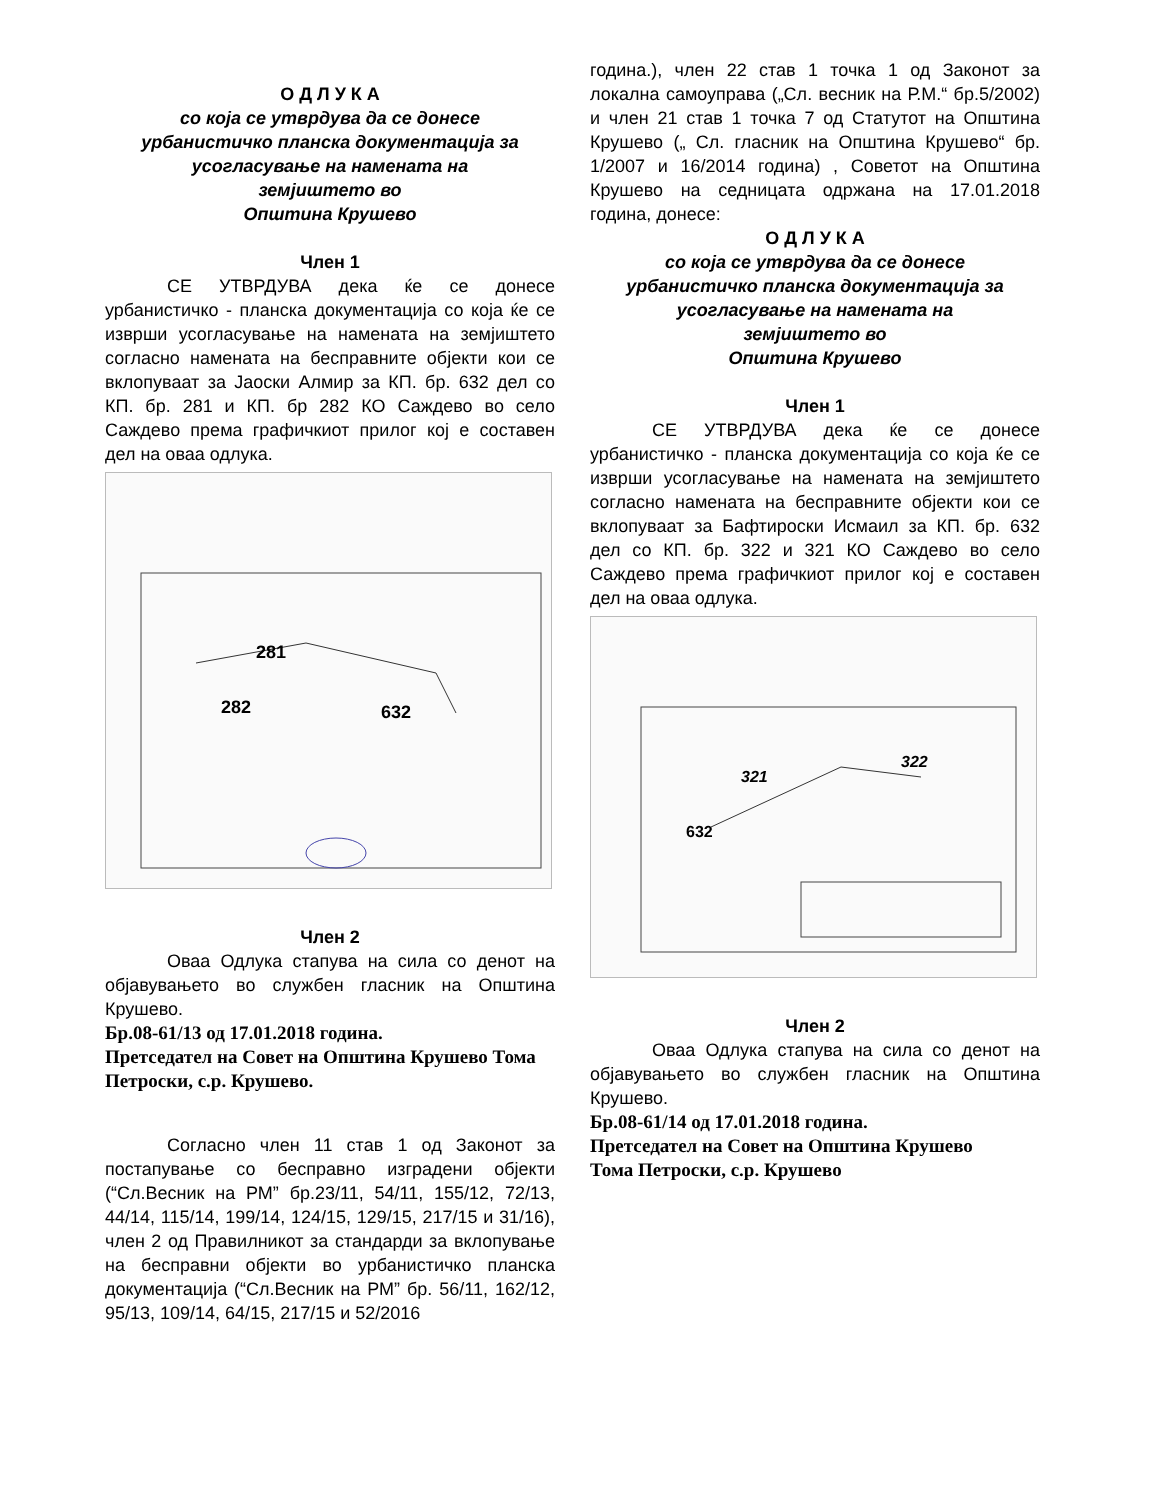О Д Л У К А
со која се утврдува да се донесе
урбанистичко планска документација за
усогласување на намената на
земјиштето во
Општина Крушево
Член 1
СЕ УТВРДУВА дека ќе се донесе урбанистичко - планска документација со која ќе се изврши усогласување на намената на земјиштето согласно намената на бесправните објекти кои се вклопуваат за Јаоски Алмир за КП. бр. 632 дел со КП. бр. 281 и КП. бр 282 КО Саждево во село Саждево према графичкиот прилог кој е составен дел на оваа одлука.
281
282
632
Член 2
Оваа Одлука стапува на сила со денот на објавувањето во службен гласник на Општина Крушево.
Бр.08-61/13 од 17.01.2018 година.
Претседател на Совет на Општина Крушево Тома Петроски, с.р. Крушево.
Согласно член 11 став 1 од Законот за постапување со бесправно изградени објекти (“Сл.Весник на РМ” бр.23/11, 54/11, 155/12, 72/13, 44/14, 115/14, 199/14, 124/15, 129/15, 217/15 и 31/16), член 2 од Правилникот за стандарди за вклопување на бесправни објекти во урбанистичко планска документација (“Сл.Весник на РМ” бр. 56/11, 162/12, 95/13, 109/14, 64/15, 217/15 и 52/2016
година.), член 22 став 1 точка 1 од Законот за локална самоуправа („Сл. весник на Р.М.“ бр.5/2002) и член 21 став 1 точка 7 од Статутот на Општина Крушево („ Сл. гласник на Општина Крушево“ бр. 1/2007 и 16/2014 година) , Советот на Општина Крушево на седницата одржана на 17.01.2018 година, донесе:
О Д Л У К А
со која се утврдува да се донесе
урбанистичко планска документација за
усогласување на намената на
земјиштето во
Општина Крушево
Член 1
СЕ УТВРДУВА дека ќе се донесе урбанистичко - планска документација со која ќе се изврши усогласување на намената на земјиштето согласно намената на бесправните објекти кои се вклопуваат за Бафтироски Исмаил за КП. бр. 632 дел со КП. бр. 322 и 321 КО Саждево во село Саждево према графичкиот прилог кој е составен дел на оваа одлука.
321
322
632
Член 2
Оваа Одлука стапува на сила со денот на објавувањето во службен гласник на Општина Крушево.
Бр.08-61/14 од 17.01.2018 година.
Претседател на Совет на Општина Крушево
Тома Петроски, с.р. Крушево